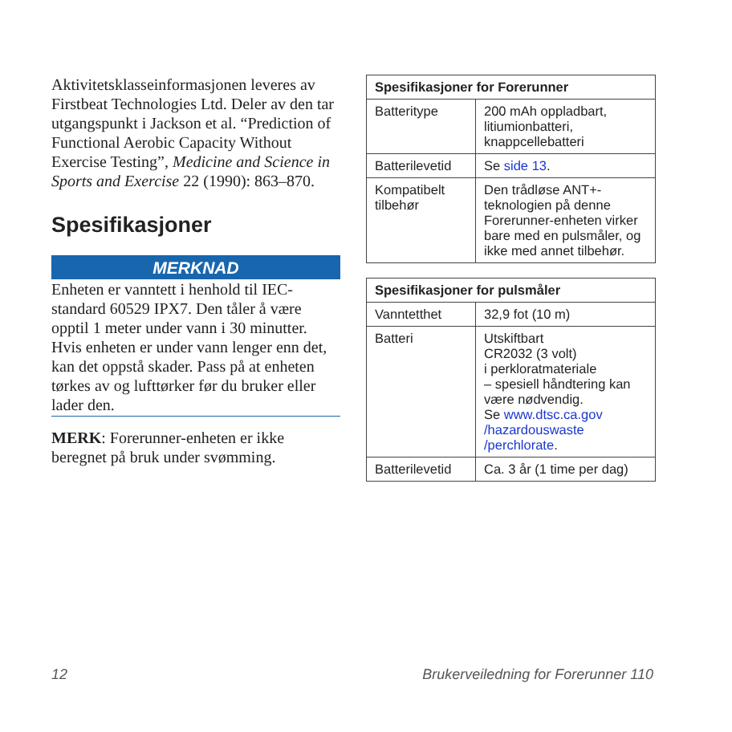Aktivitetsklasseinformasjonen leveres av Firstbeat Technologies Ltd. Deler av den tar utgangspunkt i Jackson et al. “Prediction of Functional Aerobic Capacity Without Exercise Testing”, Medicine and Science in Sports and Exercise 22 (1990): 863–870.
Spesifikasjoner
MERKNAD
Enheten er vanntett i henhold til IEC-standard 60529 IPX7. Den tåler å være opptil 1 meter under vann i 30 minutter. Hvis enheten er under vann lenger enn det, kan det oppstå skader. Pass på at enheten tørkes av og lufttørker før du bruker eller lader den.
MERK: Forerunner-enheten er ikke beregnet på bruk under svømming.
| Spesifikasjoner for Forerunner | |
| --- | --- |
| Batteritype | 200 mAh oppladbart, litiumionbatteri, knappcellebatteri |
| Batterilevetid | Se side 13 . |
| Kompatibelt tilbehør | Den trådløse ANT+-teknologien på denne Forerunner-enheten virker bare med en pulsmåler, og ikke med annet tilbehør. |
| Spesifikasjoner for pulsmåler | |
| --- | --- |
| Vanntetthet | 32,9 fot (10 m) |
| Batteri | Utskiftbart CR2032 (3 volt) i perkloratmateriale – spesiell håndtering kan være nødvendig. Se www.dtsc.ca.gov /hazardouswaste /perchlorate . |
| Batterilevetid | Ca. 3 år (1 time per dag) |
12 Brukerveiledning for Forerunner 110